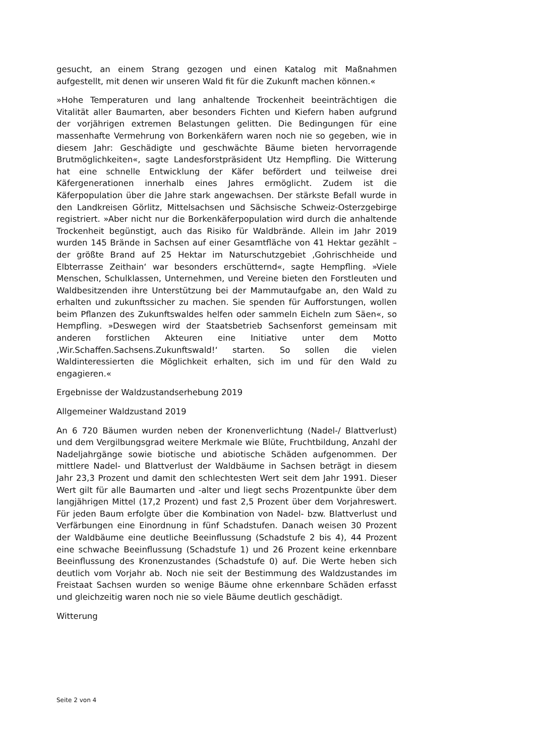gesucht, an einem Strang gezogen und einen Katalog mit Maßnahmen aufgestellt, mit denen wir unseren Wald fit für die Zukunft machen können.«
»Hohe Temperaturen und lang anhaltende Trockenheit beeinträchtigen die Vitalität aller Baumarten, aber besonders Fichten und Kiefern haben aufgrund der vorjährigen extremen Belastungen gelitten. Die Bedingungen für eine massenhafte Vermehrung von Borkenkäfern waren noch nie so gegeben, wie in diesem Jahr: Geschädigte und geschwächte Bäume bieten hervorragende Brutmöglichkeiten«, sagte Landesforstpräsident Utz Hempfling. Die Witterung hat eine schnelle Entwicklung der Käfer befördert und teilweise drei Käfergenerationen innerhalb eines Jahres ermöglicht. Zudem ist die Käferpopulation über die Jahre stark angewachsen. Der stärkste Befall wurde in den Landkreisen Görlitz, Mittelsachsen und Sächsische Schweiz-Osterzgebirge registriert. »Aber nicht nur die Borkenkäferpopulation wird durch die anhaltende Trockenheit begünstigt, auch das Risiko für Waldbrände. Allein im Jahr 2019 wurden 145 Brände in Sachsen auf einer Gesamtfläche von 41 Hektar gezählt – der größte Brand auf 25 Hektar im Naturschutzgebiet ‚Gohrischheide und Elbterrasse Zeithain‘ war besonders erschütternd«, sagte Hempfling. »Viele Menschen, Schulklassen, Unternehmen, und Vereine bieten den Forstleuten und Waldbesitzenden ihre Unterstützung bei der Mammutaufgabe an, den Wald zu erhalten und zukunftssicher zu machen. Sie spenden für Aufforstungen, wollen beim Pflanzen des Zukunftswaldes helfen oder sammeln Eicheln zum Säen«, so Hempfling. »Deswegen wird der Staatsbetrieb Sachsenforst gemeinsam mit anderen forstlichen Akteuren eine Initiative unter dem Motto ‚Wir.Schaffen.Sachsens.Zukunftswald!‘ starten. So sollen die vielen Waldinteressierten die Möglichkeit erhalten, sich im und für den Wald zu engagieren.«
Ergebnisse der Waldzustandserhebung 2019
Allgemeiner Waldzustand 2019
An 6 720 Bäumen wurden neben der Kronenverlichtung (Nadel-/ Blattverlust) und dem Vergilbungsgrad weitere Merkmale wie Blüte, Fruchtbildung, Anzahl der Nadeljahrgänge sowie biotische und abiotische Schäden aufgenommen. Der mittlere Nadel- und Blattverlust der Waldbäume in Sachsen beträgt in diesem Jahr 23,3 Prozent und damit den schlechtesten Wert seit dem Jahr 1991. Dieser Wert gilt für alle Baumarten und -alter und liegt sechs Prozentpunkte über dem langjährigen Mittel (17,2 Prozent) und fast 2,5 Prozent über dem Vorjahreswert. Für jeden Baum erfolgte über die Kombination von Nadel- bzw. Blattverlust und Verfärbungen eine Einordnung in fünf Schadstufen. Danach weisen 30 Prozent der Waldbäume eine deutliche Beeinflussung (Schadstufe 2 bis 4), 44 Prozent eine schwache Beeinflussung (Schadstufe 1) und 26 Prozent keine erkennbare Beeinflussung des Kronenzustandes (Schadstufe 0) auf. Die Werte heben sich deutlich vom Vorjahr ab. Noch nie seit der Bestimmung des Waldzustandes im Freistaat Sachsen wurden so wenige Bäume ohne erkennbare Schäden erfasst und gleichzeitig waren noch nie so viele Bäume deutlich geschädigt.
Witterung
Seite 2 von 4